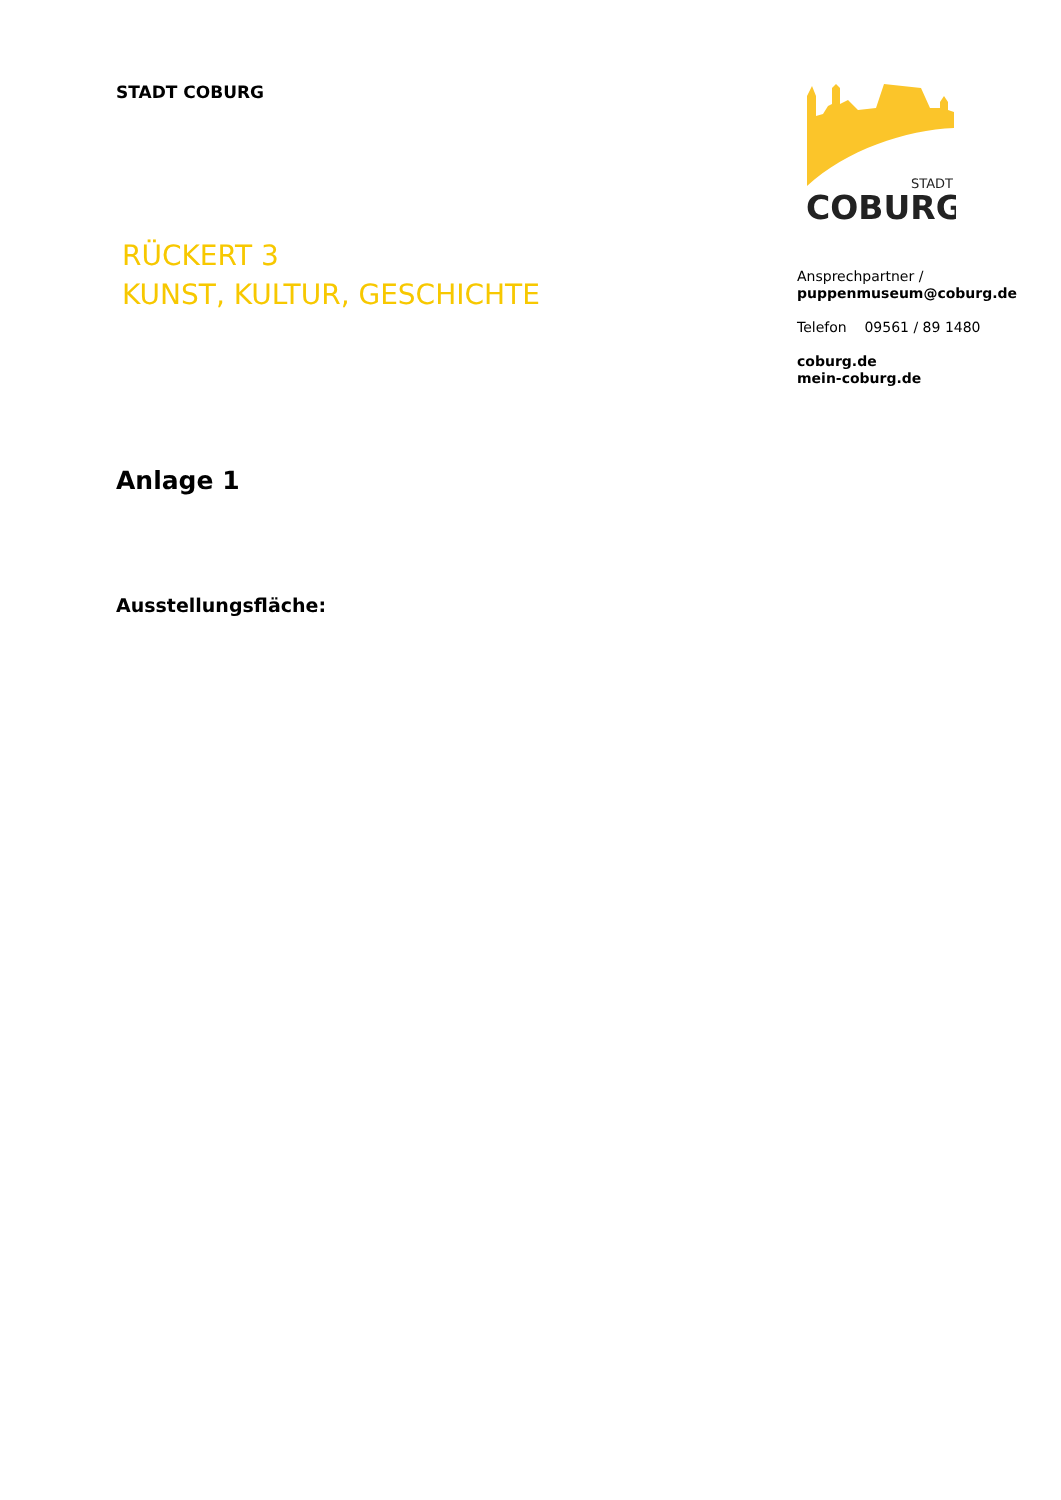STADT COBURG
RÜCKERT 3
KUNST, KULTUR, GESCHICHTE
STADT
COBURG
Ansprechpartner /
puppenmuseum@coburg.de
Telefon 09561 / 89 1480
coburg.de
mein-coburg.de
Anlage 1
Ausstellungsfläche: